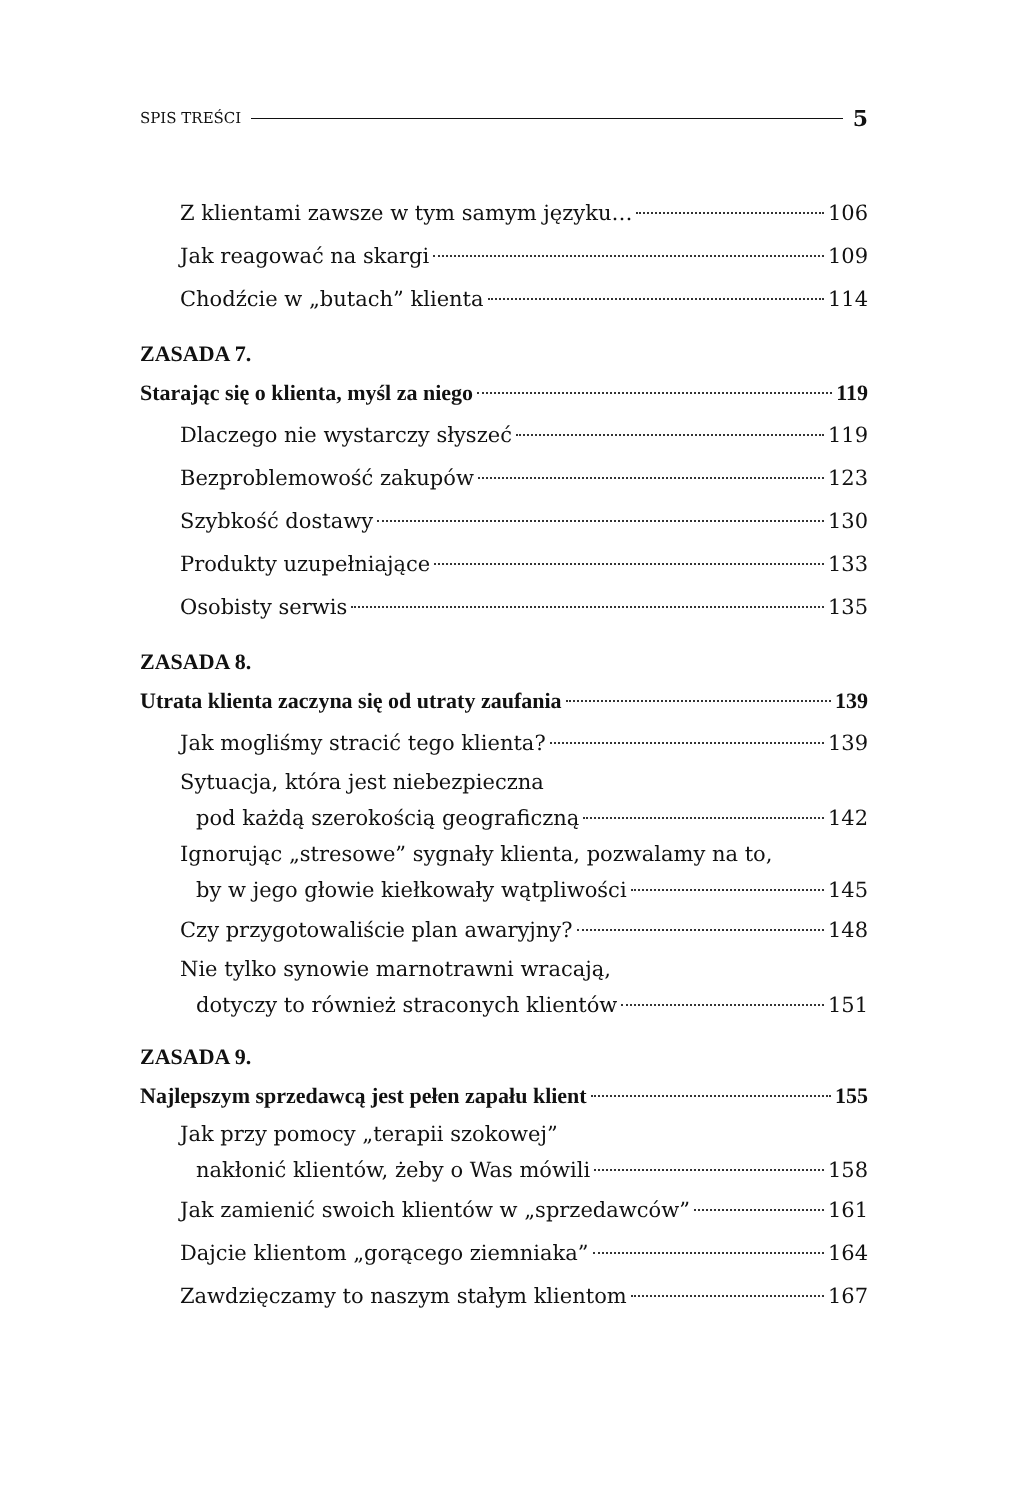SPIS TREŚCI 5
Z klientami zawsze w tym samym języku… 106
Jak reagować na skargi 109
Chodźcie w „butach” klienta 114
ZASADA 7.
Starając się o klienta, myśl za niego 119
Dlaczego nie wystarczy słyszeć 119
Bezproblemowość zakupów 123
Szybkość dostawy 130
Produkty uzupełniające 133
Osobisty serwis 135
ZASADA 8.
Utrata klienta zaczyna się od utraty zaufania 139
Jak mogliśmy stracić tego klienta? 139
Sytuacja, która jest niebezpieczna
pod każdą szerokością geograficzną 142
Ignorując „stresowe” sygnały klienta, pozwalamy na to,
by w jego głowie kiełkowały wątpliwości 145
Czy przygotowaliście plan awaryjny? 148
Nie tylko synowie marnotrawni wracają,
dotyczy to również straconych klientów 151
ZASADA 9.
Najlepszym sprzedawcą jest pełen zapału klient 155
Jak przy pomocy „terapii szokowej”
nakłonić klientów, żeby o Was mówili 158
Jak zamienić swoich klientów w „sprzedawców” 161
Dajcie klientom „gorącego ziemniaka” 164
Zawdzięczamy to naszym stałym klientom 167